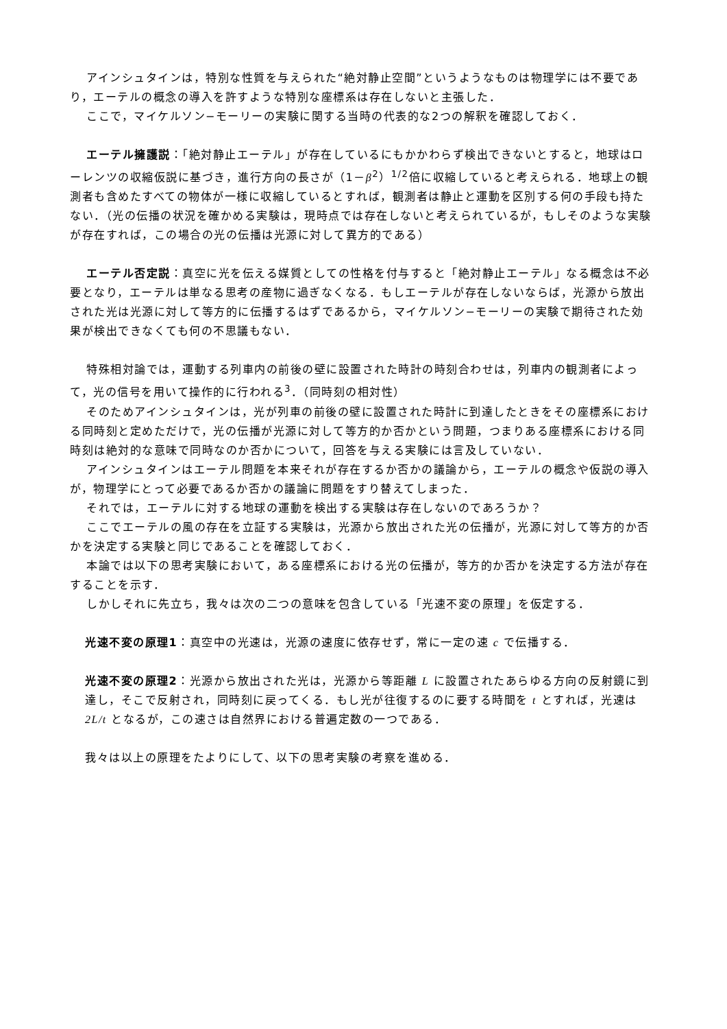アインシュタインは，特別な性質を与えられた“絶対静止空間”というようなものは物理学には不要であり，エーテルの概念の導入を許すような特別な座標系は存在しないと主張した．
ここで，マイケルソン−モーリーの実験に関する当時の代表的な2つの解釈を確認しておく．
エーテル擁護説：「絶対静止エーテル」が存在しているにもかかわらず検出できないとすると，地球はローレンツの収縮仮説に基づき，進行方向の長さが（1－β<sup>2</sup>）<sup>1/2</sup>倍に収縮していると考えられる．地球上の観測者も含めたすべての物体が一様に収縮しているとすれば，観測者は静止と運動を区別する何の手段も持たない．（光の伝播の状況を確かめる実験は，現時点では存在しないと考えられているが，もしそのような実験が存在すれば，この場合の光の伝播は光源に対して異方的である）
エーテル否定説：真空に光を伝える媒質としての性格を付与すると「絶対静止エーテル」なる概念は不必要となり，エーテルは単なる思考の産物に過ぎなくなる．もしエーテルが存在しないならば，光源から放出された光は光源に対して等方的に伝播するはずであるから，マイケルソン−モーリーの実験で期待された効果が検出できなくても何の不思議もない．
特殊相対論では，運動する列車内の前後の壁に設置された時計の時刻合わせは，列車内の観測者によって，光の信号を用いて操作的に行われる<sup>3</sup>．（同時刻の相対性）
そのためアインシュタインは，光が列車の前後の壁に設置された時計に到達したときをその座標系における同時刻と定めただけで，光の伝播が光源に対して等方的か否かという問題，つまりある座標系における同時刻は絶対的な意味で同時なのか否かについて，回答を与える実験には言及していない．
アインシュタインはエーテル問題を本来それが存在するか否かの議論から，エーテルの概念や仮説の導入が，物理学にとって必要であるか否かの議論に問題をすり替えてしまった．
それでは，エーテルに対する地球の運動を検出する実験は存在しないのであろうか？
ここでエーテルの風の存在を立証する実験は，光源から放出された光の伝播が，光源に対して等方的か否かを決定する実験と同じであることを確認しておく．
本論では以下の思考実験において，ある座標系における光の伝播が，等方的か否かを決定する方法が存在することを示す．
しかしそれに先立ち，我々は次の二つの意味を包含している「光速不変の原理」を仮定する．
光速不変の原理1：真空中の光速は，光源の速度に依存せず，常に一定の速 c で伝播する．
光速不変の原理2：光源から放出された光は，光源から等距離 L に設置されたあらゆる方向の反射鏡に到達し，そこで反射され，同時刻に戻ってくる．もし光が往復するのに要する時間を t とすれば，光速は 2L/t となるが，この速さは自然界における普遍定数の一つである．
我々は以上の原理をたよりにして、以下の思考実験の考察を進める．